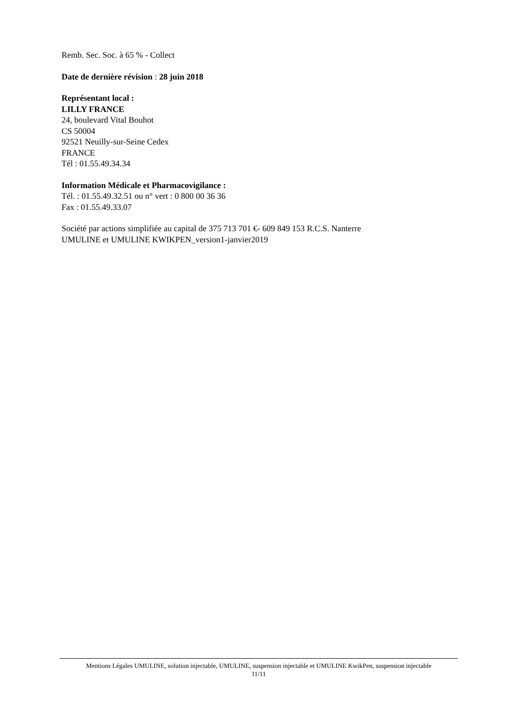Remb. Sec. Soc. à 65 % - Collect
Date de dernière révision : 28 juin 2018
Représentant local :
LILLY FRANCE
24, boulevard Vital Bouhot
CS 50004
92521 Neuilly-sur-Seine Cedex
FRANCE
Tél : 01.55.49.34.34
Information Médicale et Pharmacovigilance :
Tél. : 01.55.49.32.51 ou n° vert : 0 800 00 36 36
Fax : 01.55.49.33.07
Société par actions simplifiée au capital de 375 713 701 €- 609 849 153 R.C.S. Nanterre
UMULINE et UMULINE KWIKPEN_version1-janvier2019
Mentions Légales UMULINE, solution injectable, UMULINE, suspension injectable et UMULINE KwikPen, suspension injectable
11/11